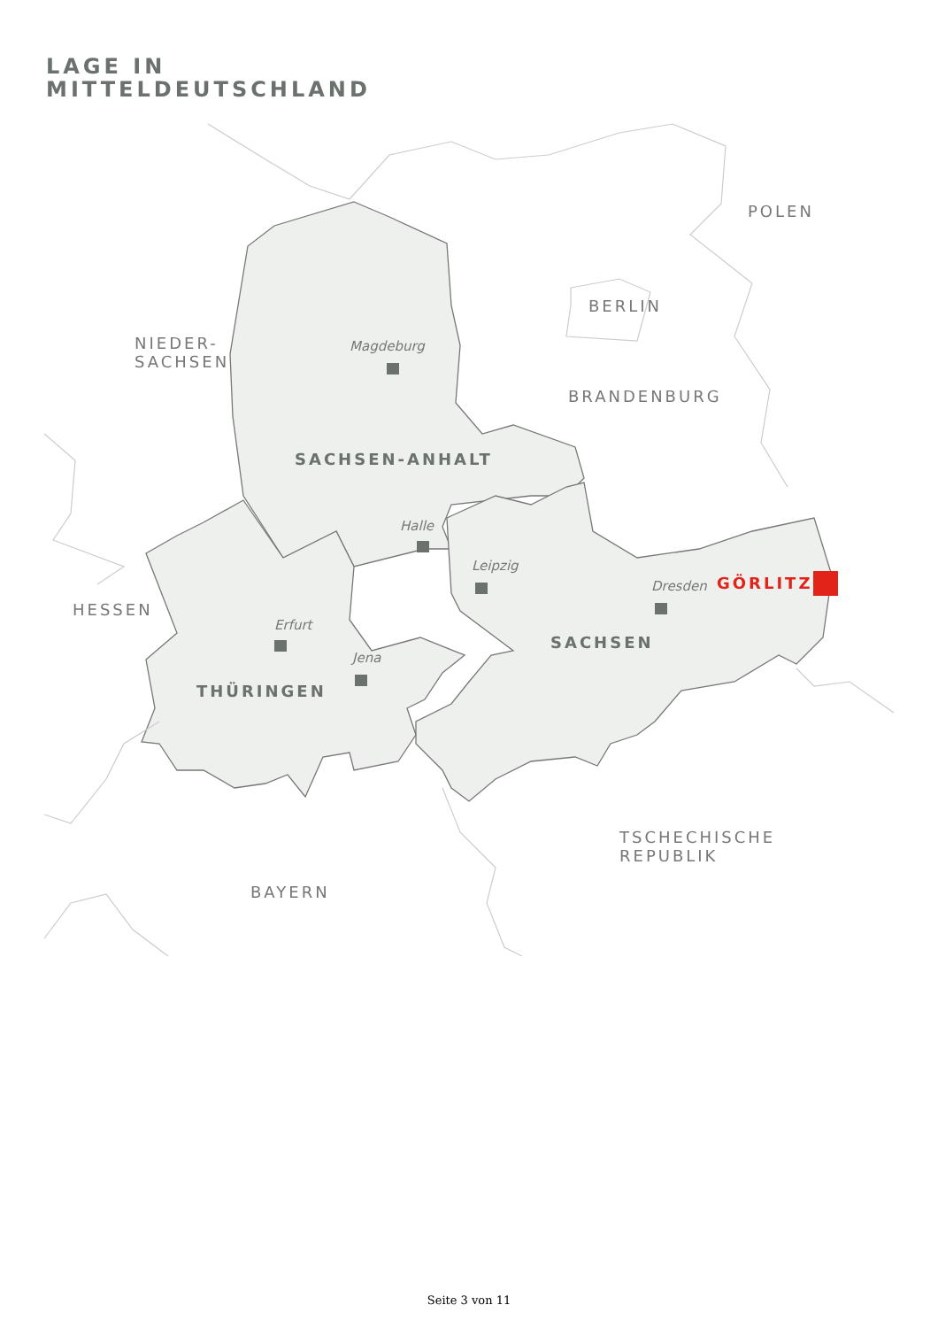LAGE IN
MITTELDEUTSCHLAND
POLEN
BERLIN
NIEDER-
SACHSEN
Magdeburg
BRANDENBURG
SACHSEN-ANHALT
Halle
Leipzig
Dresden GÖRLITZ
HESSEN
Erfurt
SACHSEN
Jena
THÜRINGEN
TSCHECHISCHE
REPUBLIK
BAYERN
Seite 3 von 11